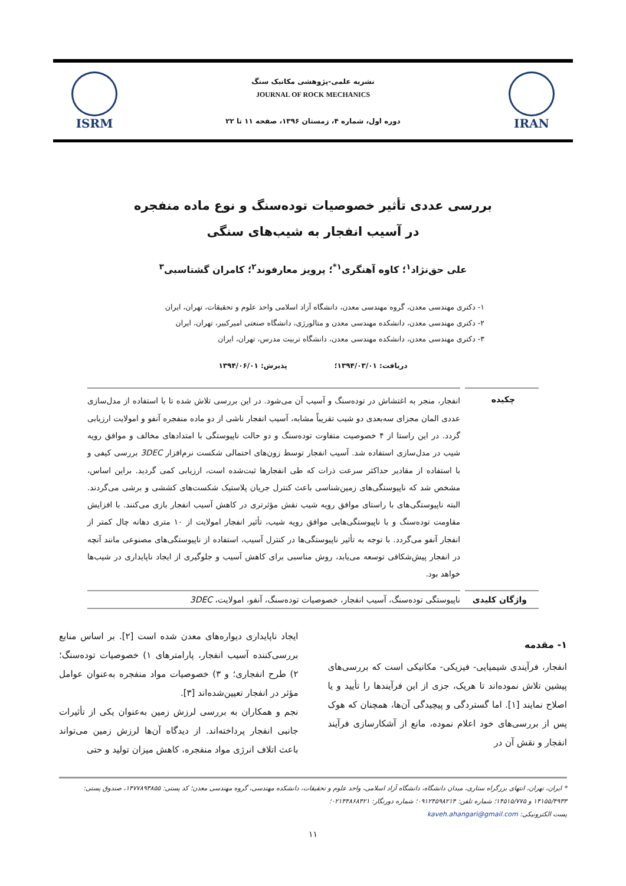IRAN
نشریه علمی-پژوهشی مکانیک سنگ
JOURNAL OF ROCK MECHANICS
دوره اول، شماره ۴، زمستان ۱۳۹۶، صفحه ۱۱ تا ۲۲
ISRM
بررسی عددی تأثیر خصوصیات توده‌سنگ و نوع ماده منفجره
در آسیب انفجار به شیب‌های سنگی
علی حق‌نژاد<sup>۱</sup>؛ کاوه آهنگری<sup>۱*</sup>؛ پرویز معارفوند<sup>۲</sup>؛ کامران گشتاسبی<sup>۳</sup>
۱- دکتری مهندسی معدن، گروه مهندسی معدن، دانشگاه آزاد اسلامی واحد علوم و تحقیقات، تهران، ایران
۲- دکتری مهندسی معدن، دانشکده مهندسی معدن و متالورژی، دانشگاه صنعتی امیرکبیر، تهران، ایران
۳- دکتری مهندسی معدن، دانشکده مهندسی معدن، دانشگاه تربیت مدرس، تهران، ایران
دریافت: ۱۳۹۴/۰۳/۰۱؛ پذیرش: ۱۳۹۴/۰۶/۰۱
چکیده
انفجار، منجر به اغتشاش در توده‌سنگ و آسیب آن می‌شود. در این بررسی تلاش شده تا با استفاده از مدل‌سازی عددی المان مجزای سه‌بعدی دو شیب تقریباً مشابه، آسیب انفجار ناشی از دو ماده منفجره آنفو و امولایت ارزیابی گردد. در این راستا از ۴ خصوصیت متفاوت توده‌سنگ و دو حالت ناپیوستگی با امتدادهای مخالف و موافق رویه شیب در مدل‌سازی استفاده شد. آسیب انفجار توسط زون‌های احتمالی شکست نرم‌افزار 3DEC بررسی کیفی و با استفاده از مقادیر حداکثر سرعت ذرات که طی انفجارها ثبت‌شده است، ارزیابی کمی گردید. براین اساس، مشخص شد که ناپیوستگی‌های زمین‌شناسی باعث کنترل جریان پلاستیک شکست‌های کششی و برشی می‌گردند. البته ناپیوستگی‌های با راستای موافق رویه شیب نقش مؤثرتری در کاهش آسیب انفجار بازی می‌کنند. با افزایش مقاومت توده‌سنگ و با ناپیوستگی‌هایی موافق رویه شیب، تأثیر انفجار امولایت از ۱۰ متری دهانه چال کمتر از انفجار آنفو می‌گردد. با توجه به تأثیر ناپیوستگی‌ها در کنترل آسیب، استفاده از ناپیوستگی‌های مصنوعی مانند آنچه در انفجار پیش‌شکافی توسعه می‌یابد، روش مناسبی برای کاهش آسیب و جلوگیری از ایجاد ناپایداری در شیب‌ها خواهد بود.
واژگان کلیدی ناپیوستگی توده‌سنگ، آسیب انفجار، خصوصیات توده‌سنگ، آنفو، امولایت، 3DEC
۱- مقدمه
انفجار، فرآیندی شیمیایی- فیزیکی- مکانیکی است که بررسی‌های پیشین تلاش نموده‌اند تا هریک، جزی از این فرآیندها را تأیید و یا اصلاح نمایند [۱]. اما گستردگی و پیچیدگی آن‌ها، همچنان که هوک پس از بررسی‌های خود اعلام نموده، مانع از آشکارسازی فرآیند انفجار و نقش آن در
ایجاد ناپایداری دیواره‌های معدن شده است [۲]. بر اساس منابع بررسی‌کننده آسیب انفجار، پارامترهای ۱) خصوصیات توده‌سنگ؛ ۲) طرح انفجاری؛ و ۳) خصوصیات مواد منفجره به‌عنوان عوامل مؤثر در انفجار تعیین‌شده‌اند [۳].
نجم و همکاران به بررسی لرزش زمین به‌عنوان یکی از تأثیرات جانبی انفجار پرداخته‌اند. از دیدگاه آن‌ها لرزش زمین می‌تواند باعث اتلاف انرژی مواد منفجره، کاهش میزان تولید و حتی
* ایران، تهران، انتهای بزرگراه ستاری، میدان دانشگاه، دانشگاه آزاد اسلامی، واحد علوم و تحقیقات، دانشکده مهندسی، گروه مهندسی معدن؛ کد پستی: ۱۴۷۷۸۹۳۸۵۵، صندوق پستی: ۱۴۱۵۵/۴۹۳۳ و ۱۴۵۱۵/۷۷۵؛ شماره تلفن: ۰۹۱۲۴۵۹۸۲۱۴؛ شماره دورنگار: ۰۲۱۴۴۸۶۸۴۲۱؛
پست الکترونیکی: kaveh.ahangari@gmail.com
۱۱